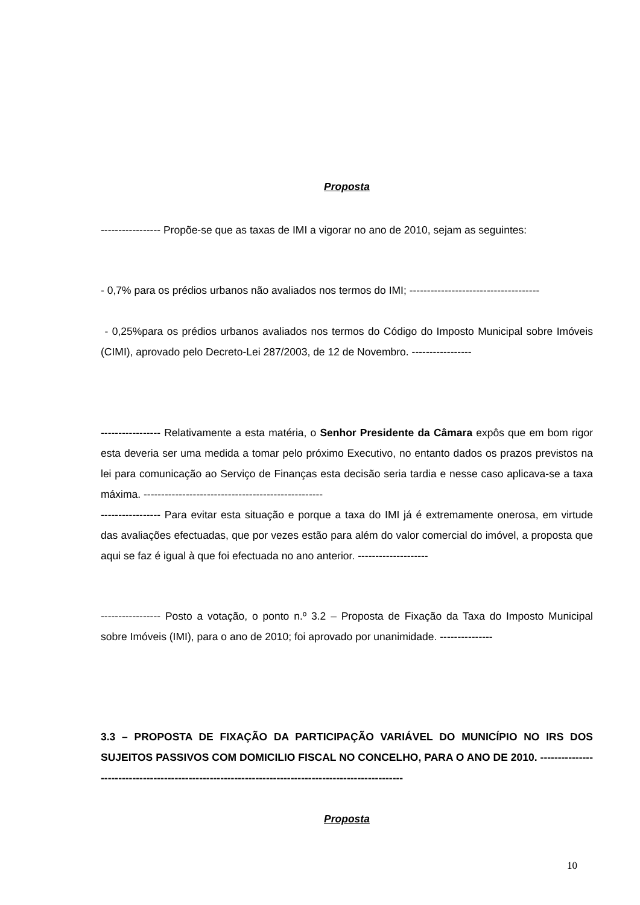Proposta
----------------- Propõe-se que as taxas de IMI a vigorar no ano de 2010, sejam as seguintes:
- 0,7% para os prédios urbanos não avaliados nos termos do IMI; -------------------------------------
- 0,25%para os prédios urbanos avaliados nos termos do Código do Imposto Municipal sobre Imóveis (CIMI), aprovado pelo Decreto-Lei 287/2003, de 12 de Novembro. -----------------
----------------- Relativamente a esta matéria, o Senhor Presidente da Câmara expôs que em bom rigor esta deveria ser uma medida a tomar pelo próximo Executivo, no entanto dados os prazos previstos na lei para comunicação ao Serviço de Finanças esta decisão seria tardia e nesse caso aplicava-se a taxa máxima. ---------------------------------------------------
----------------- Para evitar esta situação e porque a taxa do IMI já é extremamente onerosa, em virtude das avaliações efectuadas, que por vezes estão para além do valor comercial do imóvel, a proposta que aqui se faz é igual à que foi efectuada no ano anterior. --------------------
----------------- Posto a votação, o ponto n.º 3.2 – Proposta de Fixação da Taxa do Imposto Municipal sobre Imóveis (IMI), para o ano de 2010; foi aprovado por unanimidade. ---------------
3.3 – PROPOSTA DE FIXAÇÃO DA PARTICIPAÇÃO VARIÁVEL DO MUNICÍPIO NO IRS DOS SUJEITOS PASSIVOS COM DOMICILIO FISCAL NO CONCELHO, PARA O ANO DE 2010. -----------------------------------------------------------------------------------------------------
Proposta
10